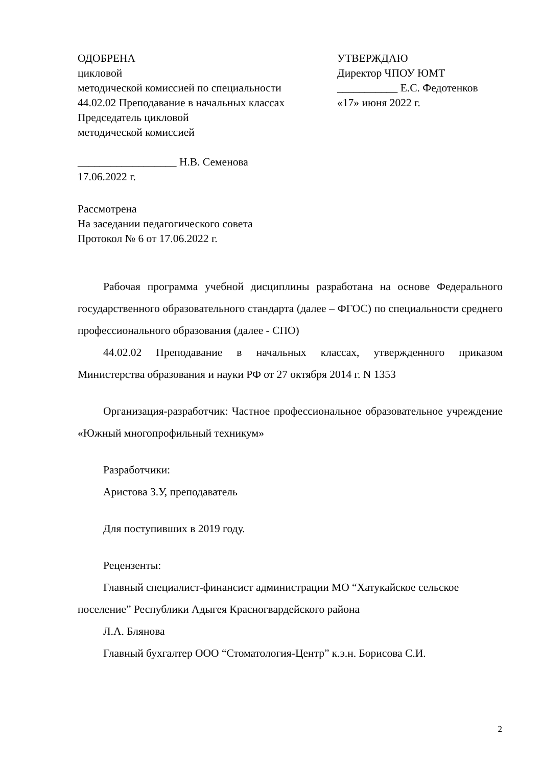ОДОБРЕНА
цикловой
методической комиссией по специальности
44.02.02 Преподавание в начальных классах
Председатель цикловой
методической комиссией
__________________ Н.В. Семенова
17.06.2022 г.
УТВЕРЖДАЮ
Директор ЧПОУ ЮМТ
___________ Е.С. Федотенков
«17» июня 2022 г.
Рассмотрена
На заседании педагогического совета
Протокол № 6 от 17.06.2022 г.
Рабочая программа учебной дисциплины разработана на основе Федерального государственного образовательного стандарта (далее – ФГОС) по специальности среднего профессионального образования (далее - СПО)
44.02.02 Преподавание в начальных классах, утвержденного приказом Министерства образования и науки РФ от 27 октября 2014 г. N 1353
Организация-разработчик: Частное профессиональное образовательное учреждение «Южный многопрофильный техникум»
Разработчики:
Аристова З.У, преподаватель
Для поступивших в 2019 году.
Рецензенты:
Главный специалист-финансист администрации МО “Хатукайское сельское поселение” Республики Адыгея Красногвардейского района
Л.А. Блянова
Главный бухгалтер ООО “Стоматология-Центр” к.э.н. Борисова С.И.
2